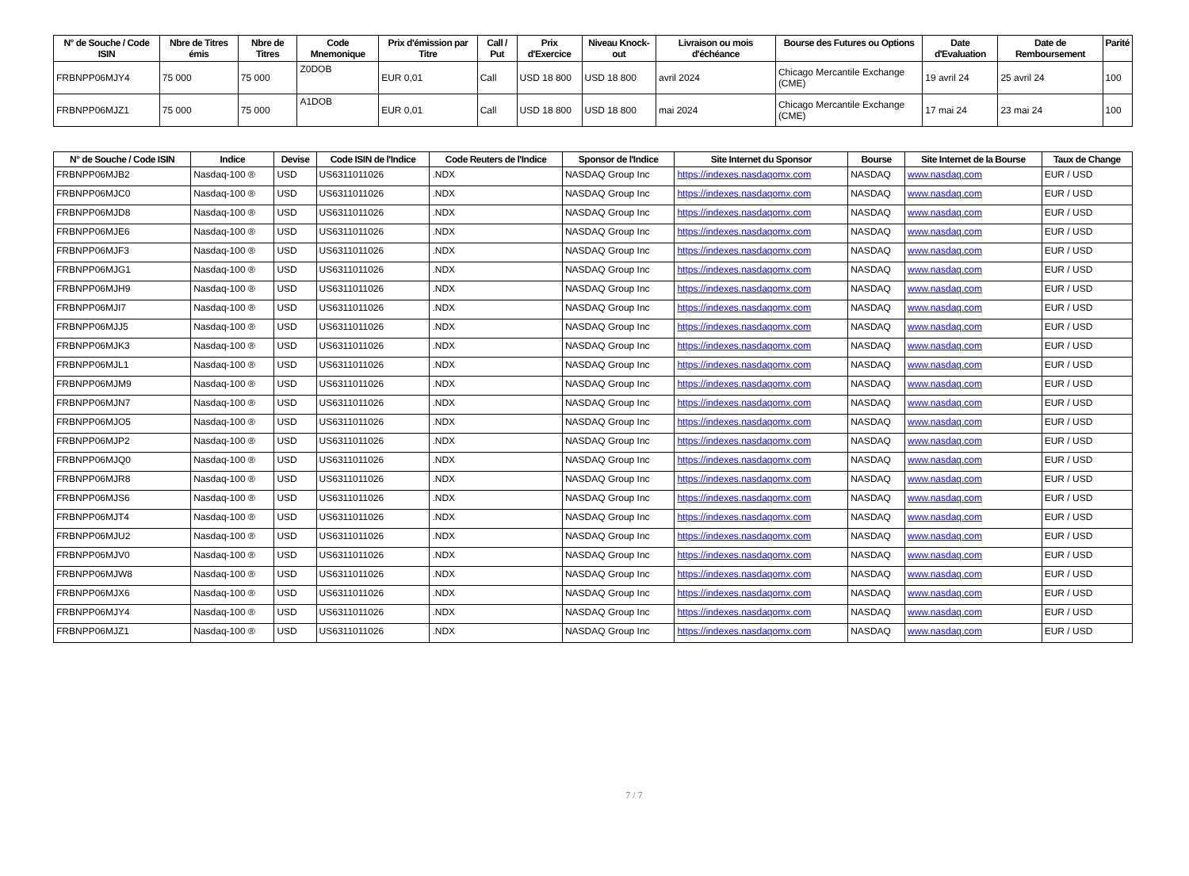| N° de Souche / Code ISIN | Nbre de Titres émis | Nbre de Titres | Code Mnemonique | Prix d'émission par Titre | Call / Put | Prix d'Exercice | Niveau Knock-out | Livraison ou mois d'échéance | Bourse des Futures ou Options | Date d'Evaluation | Date de Remboursement | Parité |
| --- | --- | --- | --- | --- | --- | --- | --- | --- | --- | --- | --- | --- |
| FRBNPP06MJY4 | 75 000 | 75 000 | Z0DOB | EUR 0,01 | Call | USD 18 800 | USD 18 800 | avril 2024 | Chicago Mercantile Exchange (CME) | 19 avril 24 | 25 avril 24 | 100 |
| FRBNPP06MJZ1 | 75 000 | 75 000 | A1DOB | EUR 0,01 | Call | USD 18 800 | USD 18 800 | mai 2024 | Chicago Mercantile Exchange (CME) | 17 mai 24 | 23 mai 24 | 100 |
| N° de Souche / Code ISIN | Indice | Devise | Code ISIN de l'Indice | Code Reuters de l'Indice | Sponsor de l'Indice | Site Internet du Sponsor | Bourse | Site Internet de la Bourse | Taux de Change |
| --- | --- | --- | --- | --- | --- | --- | --- | --- | --- |
| FRBNPP06MJB2 | Nasdaq-100 ® | USD | US6311011026 | .NDX | NASDAQ Group Inc | https://indexes.nasdaqomx.com | NASDAQ | www.nasdaq.com | EUR / USD |
| FRBNPP06MJC0 | Nasdaq-100 ® | USD | US6311011026 | .NDX | NASDAQ Group Inc | https://indexes.nasdaqomx.com | NASDAQ | www.nasdaq.com | EUR / USD |
| FRBNPP06MJD8 | Nasdaq-100 ® | USD | US6311011026 | .NDX | NASDAQ Group Inc | https://indexes.nasdaqomx.com | NASDAQ | www.nasdaq.com | EUR / USD |
| FRBNPP06MJE6 | Nasdaq-100 ® | USD | US6311011026 | .NDX | NASDAQ Group Inc | https://indexes.nasdaqomx.com | NASDAQ | www.nasdaq.com | EUR / USD |
| FRBNPP06MJF3 | Nasdaq-100 ® | USD | US6311011026 | .NDX | NASDAQ Group Inc | https://indexes.nasdaqomx.com | NASDAQ | www.nasdaq.com | EUR / USD |
| FRBNPP06MJG1 | Nasdaq-100 ® | USD | US6311011026 | .NDX | NASDAQ Group Inc | https://indexes.nasdaqomx.com | NASDAQ | www.nasdaq.com | EUR / USD |
| FRBNPP06MJH9 | Nasdaq-100 ® | USD | US6311011026 | .NDX | NASDAQ Group Inc | https://indexes.nasdaqomx.com | NASDAQ | www.nasdaq.com | EUR / USD |
| FRBNPP06MJI7 | Nasdaq-100 ® | USD | US6311011026 | .NDX | NASDAQ Group Inc | https://indexes.nasdaqomx.com | NASDAQ | www.nasdaq.com | EUR / USD |
| FRBNPP06MJJ5 | Nasdaq-100 ® | USD | US6311011026 | .NDX | NASDAQ Group Inc | https://indexes.nasdaqomx.com | NASDAQ | www.nasdaq.com | EUR / USD |
| FRBNPP06MJK3 | Nasdaq-100 ® | USD | US6311011026 | .NDX | NASDAQ Group Inc | https://indexes.nasdaqomx.com | NASDAQ | www.nasdaq.com | EUR / USD |
| FRBNPP06MJL1 | Nasdaq-100 ® | USD | US6311011026 | .NDX | NASDAQ Group Inc | https://indexes.nasdaqomx.com | NASDAQ | www.nasdaq.com | EUR / USD |
| FRBNPP06MJM9 | Nasdaq-100 ® | USD | US6311011026 | .NDX | NASDAQ Group Inc | https://indexes.nasdaqomx.com | NASDAQ | www.nasdaq.com | EUR / USD |
| FRBNPP06MJN7 | Nasdaq-100 ® | USD | US6311011026 | .NDX | NASDAQ Group Inc | https://indexes.nasdaqomx.com | NASDAQ | www.nasdaq.com | EUR / USD |
| FRBNPP06MJO5 | Nasdaq-100 ® | USD | US6311011026 | .NDX | NASDAQ Group Inc | https://indexes.nasdaqomx.com | NASDAQ | www.nasdaq.com | EUR / USD |
| FRBNPP06MJP2 | Nasdaq-100 ® | USD | US6311011026 | .NDX | NASDAQ Group Inc | https://indexes.nasdaqomx.com | NASDAQ | www.nasdaq.com | EUR / USD |
| FRBNPP06MJQ0 | Nasdaq-100 ® | USD | US6311011026 | .NDX | NASDAQ Group Inc | https://indexes.nasdaqomx.com | NASDAQ | www.nasdaq.com | EUR / USD |
| FRBNPP06MJR8 | Nasdaq-100 ® | USD | US6311011026 | .NDX | NASDAQ Group Inc | https://indexes.nasdaqomx.com | NASDAQ | www.nasdaq.com | EUR / USD |
| FRBNPP06MJS6 | Nasdaq-100 ® | USD | US6311011026 | .NDX | NASDAQ Group Inc | https://indexes.nasdaqomx.com | NASDAQ | www.nasdaq.com | EUR / USD |
| FRBNPP06MJT4 | Nasdaq-100 ® | USD | US6311011026 | .NDX | NASDAQ Group Inc | https://indexes.nasdaqomx.com | NASDAQ | www.nasdaq.com | EUR / USD |
| FRBNPP06MJU2 | Nasdaq-100 ® | USD | US6311011026 | .NDX | NASDAQ Group Inc | https://indexes.nasdaqomx.com | NASDAQ | www.nasdaq.com | EUR / USD |
| FRBNPP06MJV0 | Nasdaq-100 ® | USD | US6311011026 | .NDX | NASDAQ Group Inc | https://indexes.nasdaqomx.com | NASDAQ | www.nasdaq.com | EUR / USD |
| FRBNPP06MJW8 | Nasdaq-100 ® | USD | US6311011026 | .NDX | NASDAQ Group Inc | https://indexes.nasdaqomx.com | NASDAQ | www.nasdaq.com | EUR / USD |
| FRBNPP06MJX6 | Nasdaq-100 ® | USD | US6311011026 | .NDX | NASDAQ Group Inc | https://indexes.nasdaqomx.com | NASDAQ | www.nasdaq.com | EUR / USD |
| FRBNPP06MJY4 | Nasdaq-100 ® | USD | US6311011026 | .NDX | NASDAQ Group Inc | https://indexes.nasdaqomx.com | NASDAQ | www.nasdaq.com | EUR / USD |
| FRBNPP06MJZ1 | Nasdaq-100 ® | USD | US6311011026 | .NDX | NASDAQ Group Inc | https://indexes.nasdaqomx.com | NASDAQ | www.nasdaq.com | EUR / USD |
7 / 7